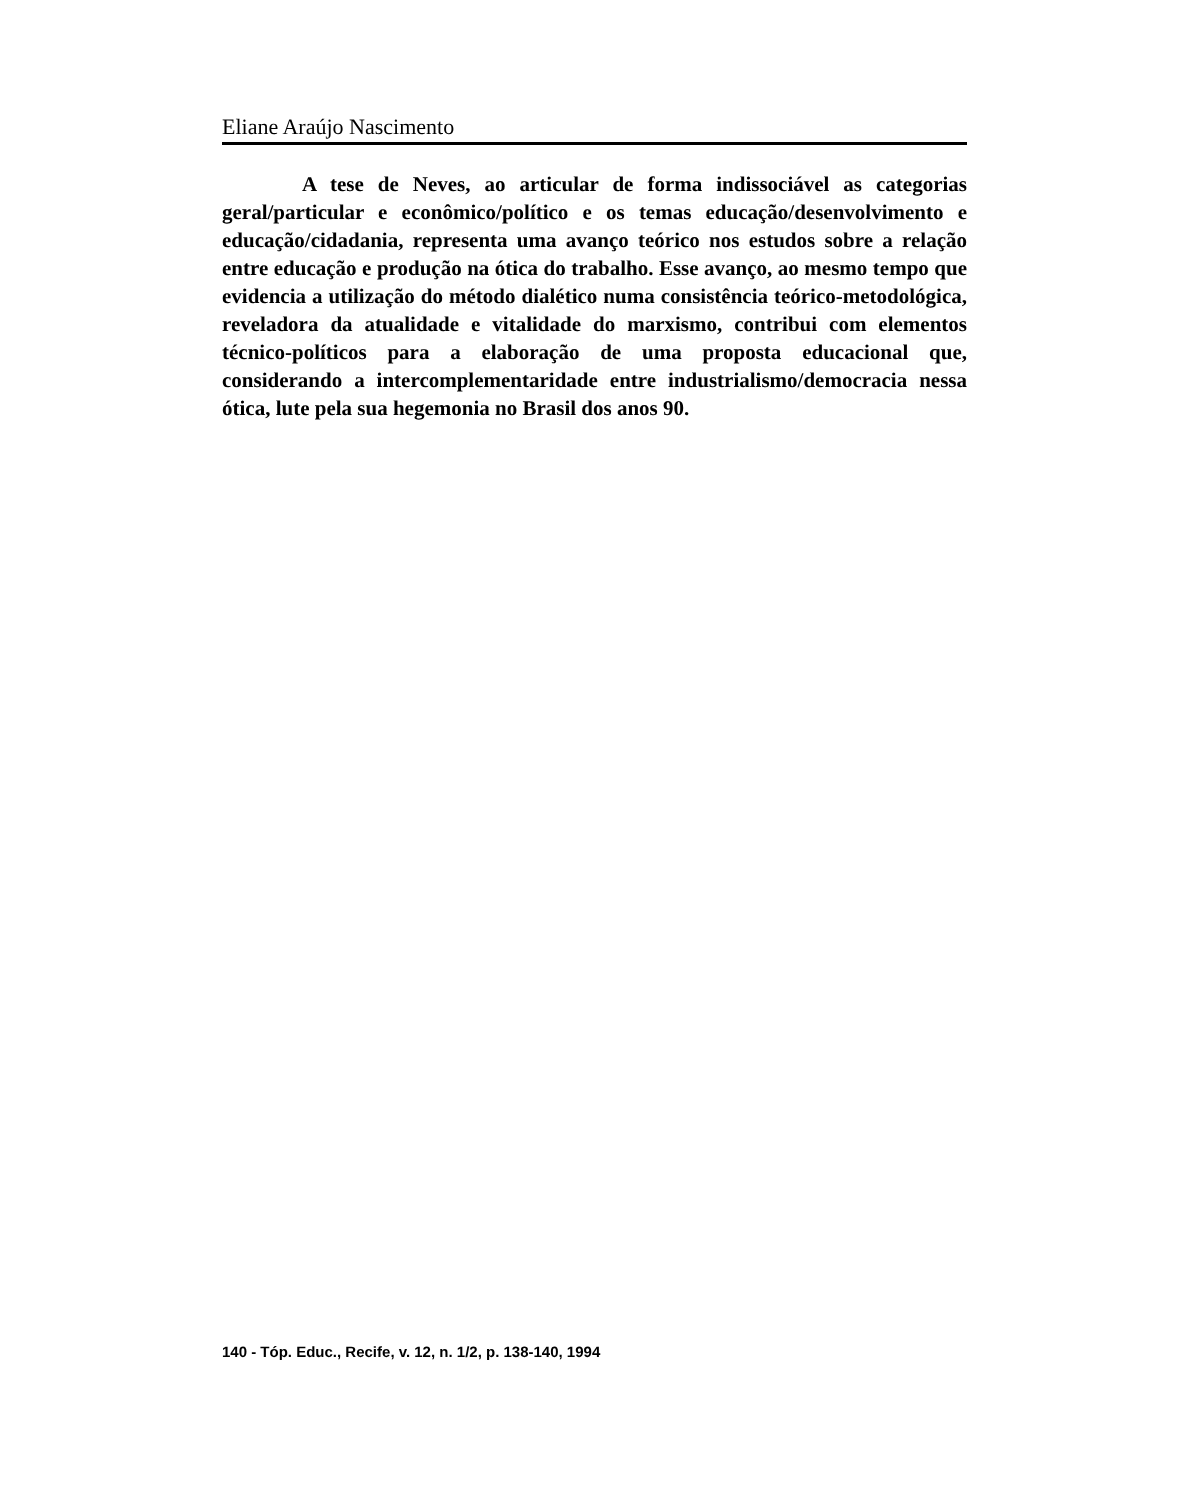Eliane Araújo Nascimento
A tese de Neves, ao articular de forma indissociável as categorias geral/particular e econômico/político e os temas educação/desenvolvimento e educação/cidadania, representa uma avanço teórico nos estudos sobre a relação entre educação e produção na ótica do trabalho. Esse avanço, ao mesmo tempo que evidencia a utilização do método dialético numa consistência teórico-metodológica, reveladora da atualidade e vitalidade do marxismo, contribui com elementos técnico-políticos para a elaboração de uma proposta educacional que, considerando a intercomplementaridade entre industrialismo/democracia nessa ótica, lute pela sua hegemonia no Brasil dos anos 90.
140 - Tóp. Educ., Recife, v. 12, n. 1/2, p. 138-140, 1994